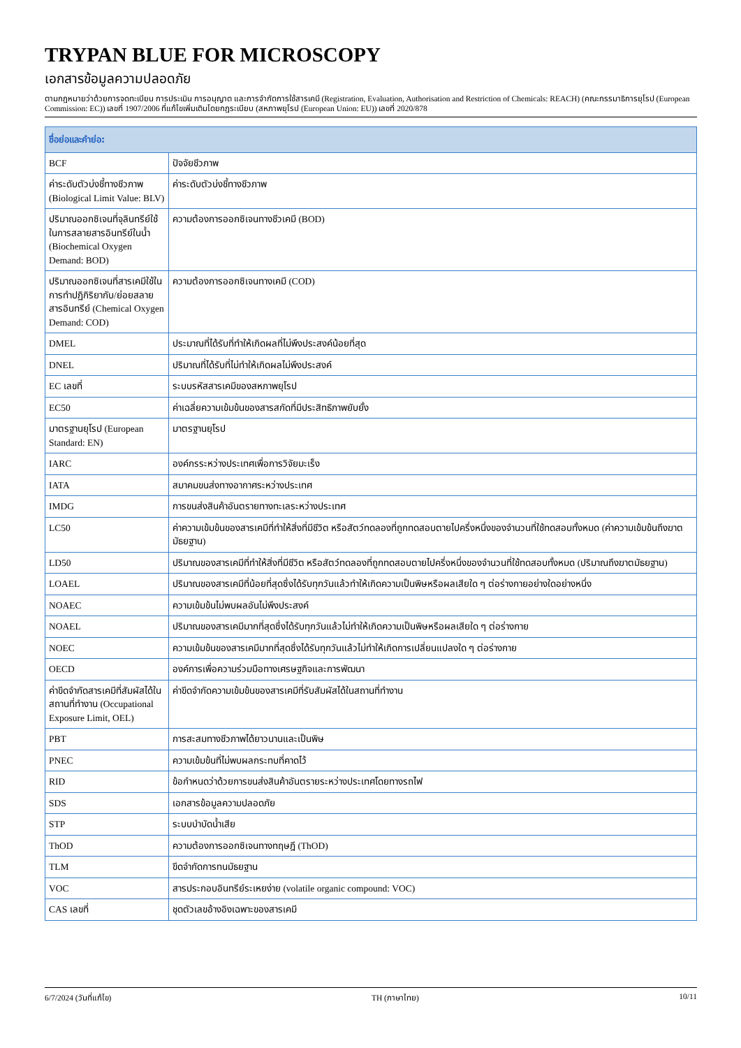TRYPAN BLUE FOR MICROSCOPY
เอกสารข้อมูลความปลอดภัย
ตามกฎหมายว่าด้วยการจดทะเบียน การประเมิน การอนุญาต และการจำกัดการใช้สารเคมี (Registration, Evaluation, Authorisation and Restriction of Chemicals: REACH) (คณะกรรมาธิการยุโรป (European Commission: EC)) เลขที่ 1907/2006 ที่แก้ไขเพิ่มเติมโดยกฎระเบียบ (สหภาพยุโรป (European Union: EU)) เลขที่ 2020/878
| ชื่อย่อและคำย่อ: | |
| --- | --- |
| BCF | ปัจจัยชีวภาพ |
| ค่าระดับตัวบ่งชี้ทางชีวภาพ (Biological Limit Value: BLV) | ค่าระดับตัวบ่งชี้ทางชีวภาพ |
| ปริมาณออกซิเจนที่จุลินทรีย์ใช้ในการสลายสารอินทรีย์ในน้ำ (Biochemical Oxygen Demand: BOD) | ความต้องการออกซิเจนทางชีวเคมี (BOD) |
| ปริมาณออกซิเจนที่สารเคมีใช้ในการทำปฏิกิริยากับ/ย่อยสลายสารอินทรีย์ (Chemical Oxygen Demand: COD) | ความต้องการออกซิเจนทางเคมี (COD) |
| DMEL | ประมาณที่ได้รับที่ทำให้เกิดผลที่ไม่พึงประสงค์น้อยที่สุด |
| DNEL | ปริมาณที่ได้รับที่ไม่ทำให้เกิดผลไม่พึงประสงค์ |
| EC เลขที่ | ระบบรหัสสารเคมีของสหภาพยุโรป |
| EC50 | ค่าเฉลี่ยความเข้มข้นของสารสกัดที่มีประสิทธิภาพยับยั้ง |
| มาตรฐานยุโรป (European Standard: EN) | มาตรฐานยุโรป |
| IARC | องค์กรระหว่างประเทศเพื่อการวิจัยมะเร็ง |
| IATA | สมาคมขนส่งทางอากาศระหว่างประเทศ |
| IMDG | การขนส่งสินค้าอันตรายทางทะเลระหว่างประเทศ |
| LC50 | ค่าความเข้มข้นของสารเคมีที่ทำให้สิ่งที่มีชีวิต หรือสัตว์ทดลองที่ถูกทดสอบตายไปครึ่งหนึ่งของจำนวนที่ใช้ทดสอบทั้งหมด (ค่าความเข้มข้นถึงฆาตมัธยฐาน) |
| LD50 | ปริมาณของสารเคมีที่ทำให้สิ่งที่มีชีวิต หรือสัตว์ทดลองที่ถูกทดสอบตายไปครึ่งหนึ่งของจำนวนที่ใช้ทดสอบทั้งหมด (ปริมาณถึงฆาตมัธยฐาน) |
| LOAEL | ปริมาณของสารเคมีที่น้อยที่สุดซึ่งได้รับทุกวันแล้วทำให้เกิดความเป็นพิษหรือผลเสียใด ๆ ต่อร่างกายอย่างใดอย่างหนึ่ง |
| NOAEC | ความเข้มข้นไม่พบผลอันไม่พึงประสงค์ |
| NOAEL | ปริมาณของสารเคมีมากที่สุดซึ่งได้รับทุกวันแล้วไม่ทำให้เกิดความเป็นพิษหรือผลเสียใด ๆ ต่อร่างกาย |
| NOEC | ความเข้มข้นของสารเคมีมากที่สุดซึ่งได้รับทุกวันแล้วไม่ทำให้เกิดการเปลี่ยนแปลงใด ๆ ต่อร่างกาย |
| OECD | องค์การเพื่อความร่วมมือทางเศรษฐกิจและการพัฒนา |
| ค่าขีดจำกัดสารเคมีที่สัมผัสได้ในสถานที่ทำงาน (Occupational Exposure Limit, OEL) | ค่าขีดจำกัดความเข้มข้นของสารเคมีที่รับสัมผัสได้ในสถานที่ทำงาน |
| PBT | การสะสมทางชีวภาพได้ยาวนานและเป็นพิษ |
| PNEC | ความเข้มข้นที่ไม่พบผลกระทบที่คาดไว้ |
| RID | ข้อกำหนดว่าด้วยการขนส่งสินค้าอันตรายระหว่างประเทศโดยทางรถไฟ |
| SDS | เอกสารข้อมูลความปลอดภัย |
| STP | ระบบบำบัดน้ำเสีย |
| ThOD | ความต้องการออกซิเจนทางทฤษฎี (ThOD) |
| TLM | ขีดจำกัดการทนมัธยฐาน |
| VOC | สารประกอบอินทรีย์ระเหยง่าย (volatile organic compound: VOC) |
| CAS เลขที่ | ชุดตัวเลขอ้างอิงเฉพาะของสารเคมี |
6/7/2024 (วันที่แก้ไข) TH (ภาษาไทย) 10/11